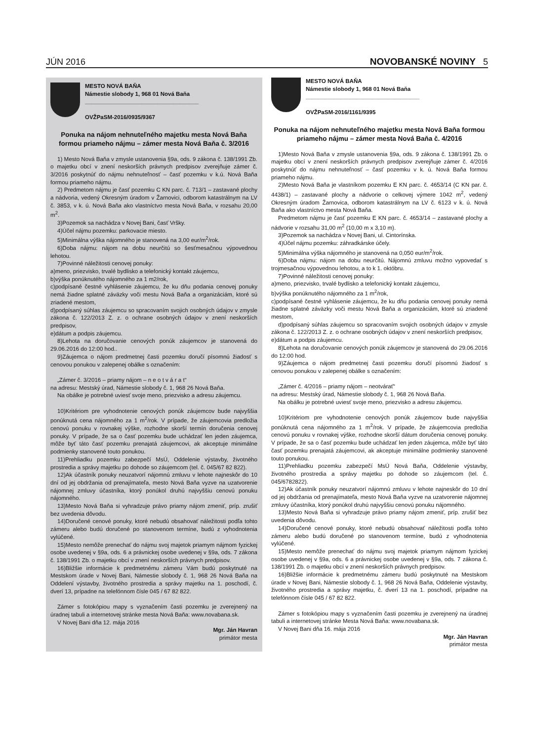JÚN 2016 NOVOBANSKÉ NOVINY 5
MESTO NOVÁ BAŇA
Námestie slobody 1, 968 01 Nová Baňa
____________________________________
OVŽPaSM-2016/0935/9367
Ponuka na nájom nehnuteľného majetku mesta Nová Baňa formou priameho nájmu – zámer mesta Nová Baňa č. 3/2016
1) Mesto Nová Baňa v zmysle ustanovenia §9a, ods. 9 zákona č. 138/1991 Zb. o majetku obcí v znení neskorších právnych predpisov zverejňuje zámer č. 3/2016 poskytnúť do nájmu nehnuteľnosť – časť pozemku v k.ú. Nová Baňa formou priameho nájmu.
2) Predmetom nájmu je časť pozemku C KN parc. č. 713/1 – zastavané plochy a nádvoria, vedený Okresným úradom v Žarnovici, odborom katastrálnym na LV č. 3853, v k. ú. Nová Baňa ako vlastníctvo mesta Nová Baňa, v rozsahu 20,00 m<sup>2</sup>.
3)Pozemok sa nachádza v Novej Bani, časť Vršky.
4)Účel nájmu pozemku: parkovacie miesto.
5)Minimálna výška nájomného je stanovená na 3,00 eur/m<sup>2</sup>/rok.
6)Doba nájmu: nájom na dobu neurčitú so šesťmesačnou výpovednou lehotou.
7)Povinné náležitosti cenovej ponuky:
a)meno, priezvisko, trvalé bydlisko a telefonický kontakt záujemcu,
b)výška ponúknutého nájomného za 1 m2/rok,
c)podpísané čestné vyhlásenie záujemcu, že ku dňu podania cenovej ponuky nemá žiadne splatné záväzky voči mestu Nová Baňa a organizáciám, ktoré sú zriadené mestom,
d)podpísaný súhlas záujemcu so spracovaním svojich osobných údajov v zmysle zákona č. 122/2013 Z. z. o ochrane osobných údajov v znení neskorších predpisov,
e)dátum a podpis záujemcu.
8)Lehota na doručovanie cenových ponúk záujemcov je stanovená do 29.06.2016 do 12:00 hod..
9)Záujemca o nájom predmetnej časti pozemku doručí písomnú žiadosť s cenovou ponukou v zalepenej obálke s označením:
„Zámer č. 3/2016 – priamy nájom – n e o t v á r a t“
na adresu: Mestský úrad, Námestie slobody č. 1, 968 26 Nová Baňa.
Na obálke je potrebné uviesť svoje meno, priezvisko a adresu záujemcu.
10)Kritériom pre vyhodnotenie cenových ponúk záujemcov bude najvyššia ponúknutá cena nájomného za 1 m<sup>2</sup>/rok. V prípade, že záujemcovia predložia cenovú ponuku v rovnakej výške, rozhodne skorší termín doručenia cenovej ponuky. V prípade, že sa o časť pozemku bude uchádzať len jeden záujemca, môže byť táto časť pozemku prenajatá záujemcovi, ak akceptuje minimálne podmienky stanovené touto ponukou.
11)Prehliadku pozemku zabezpečí MsÚ, Oddelenie výstavby, životného prostredia a správy majetku po dohode so záujemcom (tel. č. 045/67 82 822).
12)Ak účastník ponuky neuzatvorí nájomnú zmluvu v lehote najneskôr do 10 dní od jej obdržania od prenajímateľa, mesto Nová Baňa vyzve na uzatvorenie nájomnej zmluvy účastníka, ktorý ponúkol druhú najvyššiu cenovú ponuku nájomného.
13)Mesto Nová Baňa si vyhradzuje právo priamy nájom zmeniť, príp. zrušiť bez uvedenia dôvodu.
14)Doručené cenové ponuky, ktoré nebudú obsahovať náležitosti podľa tohto zámeru alebo budú doručené po stanovenom termíne, budú z vyhodnotenia vylúčené.
15)Mesto nemôže prenechať do nájmu svoj majetok priamym nájmom fyzickej osobe uvedenej v §9a, ods. 6 a právnickej osobe uvedenej v §9a, ods. 7 zákona č. 138/1991 Zb. o majetku obcí v znení neskorších právnych predpisov.
16)Bližšie informácie k predmetnému zámeru Vám budú poskytnuté na Mestskom úrade v Novej Bani, Námestie slobody č. 1, 968 26 Nová Baňa na Oddelení výstavby, životného prostredia a správy majetku na 1. poschodí, č. dverí 13, prípadne na telefónnom čísle 045 / 67 82 822.
Zámer s fotokópiou mapy s vyznačením časti pozemku je zverejnený na úradnej tabuli a internetovej stránke mesta Nová Baňa: www.novabana.sk.
V Novej Bani dňa 12. mája 2016
Mgr. Ján Havran
primátor mesta
MESTO NOVÁ BAŇA
Námestie slobody 1, 968 01 Nová Baňa
____________________________________
OVŽPaSM-2016/1161/9395
Ponuka na nájom nehnuteľného majetku mesta Nová Baňa formou priameho nájmu – zámer mesta Nová Baňa č. 4/2016
1)Mesto Nová Baňa v zmysle ustanovenia §9a, ods. 9 zákona č. 138/1991 Zb. o majetku obcí v znení neskorších právnych predpisov zverejňuje zámer č. 4/2016 poskytnúť do nájmu nehnuteľnosť – časť pozemku v k. ú. Nová Baňa formou priameho nájmu.
2)Mesto Nová Baňa je vlastníkom pozemku E KN parc. č. 4653/14 (C KN par. č. 4438/1) – zastavané plochy a nádvorie o celkovej výmere 1042 m<sup>2</sup>, vedený Okresným úradom Žarnovica, odborom katastrálnym na LV č. 6123 v k. ú. Nová Baňa ako vlastníctvo mesta Nová Baňa.
Predmetom nájmu je časť pozemku E KN parc. č. 4653/14 – zastavané plochy a nádvorie v rozsahu 31,00 m<sup>2</sup> (10,00 m x 3,10 m).
3)Pozemok sa nachádza v Novej Bani, ul. Cintorínska.
4)Účel nájmu pozemku: záhradkárske účely.
5)Minimálna výška nájomného je stanovená na 0,050 eur/m<sup>2</sup>/rok.
6)Doba nájmu: nájom na dobu neurčitú. Nájomnú zmluvu možno vypovedať s trojmesačnou výpovednou lehotou, a to k 1. októbru.
7)Povinné náležitosti cenovej ponuky:
a)meno, priezvisko, trvalé bydlisko a telefonický kontakt záujemcu,
b)výška ponúknutého nájomného za 1 m<sup>2</sup>/rok,
c)podpísané čestné vyhlásenie záujemcu, že ku dňu podania cenovej ponuky nemá žiadne splatné záväzky voči mestu Nová Baňa a organizáciám, ktoré sú zriadené mestom,
d)podpísaný súhlas záujemcu so spracovaním svojich osobných údajov v zmysle zákona č. 122/2013 Z. z. o ochrane osobných údajov v znení neskorších predpisov,
e)dátum a podpis záujemcu.
8)Lehota na doručovanie cenových ponúk záujemcov je stanovená do 29.06.2016 do 12:00 hod.
9)Záujemca o nájom predmetnej časti pozemku doručí písomnú žiadosť s cenovou ponukou v zalepenej obálke s označením:
„Zámer č. 4/2016 – priamy nájom – neotvárať“
na adresu: Mestský úrad, Námestie slobody č. 1, 968 26 Nová Baňa.
Na obálku je potrebné uviesť svoje meno, priezvisko a adresu záujemcu.
10)Kritériom pre vyhodnotenie cenových ponúk záujemcov bude najvyššia ponúknutá cena nájomného za 1 m<sup>2</sup>/rok. V prípade, že záujemcovia predložia cenovú ponuku v rovnakej výške, rozhodne skorší dátum doručenia cenovej ponuky. V prípade, že sa o časť pozemku bude uchádzať len jeden záujemca, môže byť táto časť pozemku prenajatá záujemcovi, ak akceptuje minimálne podmienky stanovené touto ponukou.
11)Prehliadku pozemku zabezpečí MsÚ Nová Baňa, Oddelenie výstavby, životného prostredia a správy majetku po dohode so záujemcom (tel. č. 045/6782822).
12)Ak účastník ponuky neuzatvorí nájomnú zmluvu v lehote najneskôr do 10 dní od jej obdržania od prenajímateľa, mesto Nová Baňa vyzve na uzatvorenie nájomnej zmluvy účastníka, ktorý ponúkol druhú najvyššiu cenovú ponuku nájomného.
13)Mesto Nová Baňa si vyhradzuje právo priamy nájom zmeniť, príp. zrušiť bez uvedenia dôvodu.
14)Doručené cenové ponuky, ktoré nebudú obsahovať náležitosti podľa tohto zámeru alebo budú doručené po stanovenom termíne, budú z vyhodnotenia vylúčené.
15)Mesto nemôže prenechať do nájmu svoj majetok priamym nájmom fyzickej osobe uvedenej v §9a, ods. 6 a právnickej osobe uvedenej v §9a, ods. 7 zákona č. 138/1991 Zb. o majetku obcí v znení neskorších právnych predpisov.
16)Bližšie informácie k predmetnému zámeru budú poskytnuté na Mestskom úrade v Novej Bani, Námestie slobody č. 1, 968 26 Nová Baňa, Oddelenie výstavby, životného prostredia a správy majetku, č. dverí 13 na 1. poschodí, prípadne na telefónnom čísle 045 / 67 82 822.
Zámer s fotokópiou mapy s vyznačením časti pozemku je zverejnený na úradnej tabuli a internetovej stránke Mesta Nová Baňa: www.novabana.sk.
V Novej Bani dňa 16. mája 2016
Mgr. Ján Havran
primátor mesta